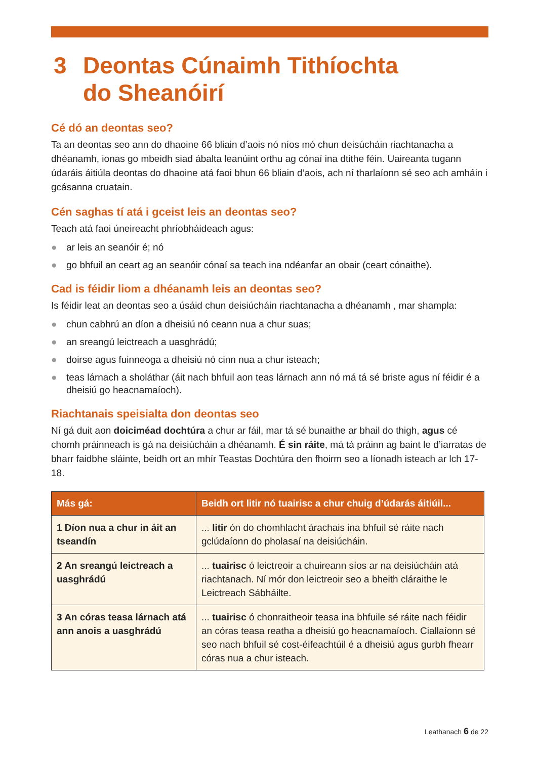3 Deontas Cúnaimh Tithíochta
do Sheanóirí
Cé dó an deontas seo?
Ta an deontas seo ann do dhaoine 66 bliain d’aois nó níos mó chun deisúcháin riachtanacha a dhéanamh, ionas go mbeidh siad ábalta leanúint orthu ag cónaí ina dtithe féin. Uaireanta tugann údaráis áitiúla deontas do dhaoine atá faoi bhun 66 bliain d’aois, ach ní tharlaíonn sé seo ach amháin i gcásanna cruatain.
Cén saghas tí atá i gceist leis an deontas seo?
Teach atá faoi úneireacht phríobháideach agus:
● ar leis an seanóir é; nó
● go bhfuil an ceart ag an seanóir cónaí sa teach ina ndéanfar an obair (ceart cónaithe).
Cad is féidir liom a dhéanamh leis an deontas seo?
Is féidir leat an deontas seo a úsáid chun deisiúcháin riachtanacha a dhéanamh , mar shampla:
● chun cabhrú an díon a dheisiú nó ceann nua a chur suas;
● an sreangú leictreach a uasghrádú;
● doirse agus fuinneoga a dheisiú nó cinn nua a chur isteach;
● teas lárnach a sholáthar (áit nach bhfuil aon teas lárnach ann nó má tá sé briste agus ní féidir é a dheisiú go heacnamaíoch).
Riachtanais speisialta don deontas seo
Ní gá duit aon doiciméad dochtúra a chur ar fáil, mar tá sé bunaithe ar bhail do thigh, agus cé chomh práinneach is gá na deisiúcháin a dhéanamh. É sin ráite, má tá práinn ag baint le d’iarratas de bharr faidbhe sláinte, beidh ort an mhír Teastas Dochtúra den fhoirm seo a líonadh isteach ar lch 17-18.
| Más gá: | Beidh ort litir nó tuairisc a chur chuig d’údarás áitiúil... |
| --- | --- |
| 1 Díon nua a chur in áit an tseandín | ... litir ón do chomhlacht árachais ina bhfuil sé ráite nach gclúdaíonn do pholasaí na deisiúcháin. |
| 2 An sreangú leictreach a uasghrádú | ... tuairisc ó leictreoir a chuireann síos ar na deisiúcháin atá riachtanach. Ní mór don leictreoir seo a bheith cláraithe le Leictreach Sábháilte. |
| 3 An córas teasa lárnach atá ann anois a uasghrádú | ... tuairisc ó chonraitheoir teasa ina bhfuile sé ráite nach féidir an córas teasa reatha a dheisiú go heacnamaíoch. Ciallaíonn sé seo nach bhfuil sé cost-éifeachtúil é a dheisiú agus gurbh fhearr córas nua a chur isteach. |
Leathanach 6 de 22